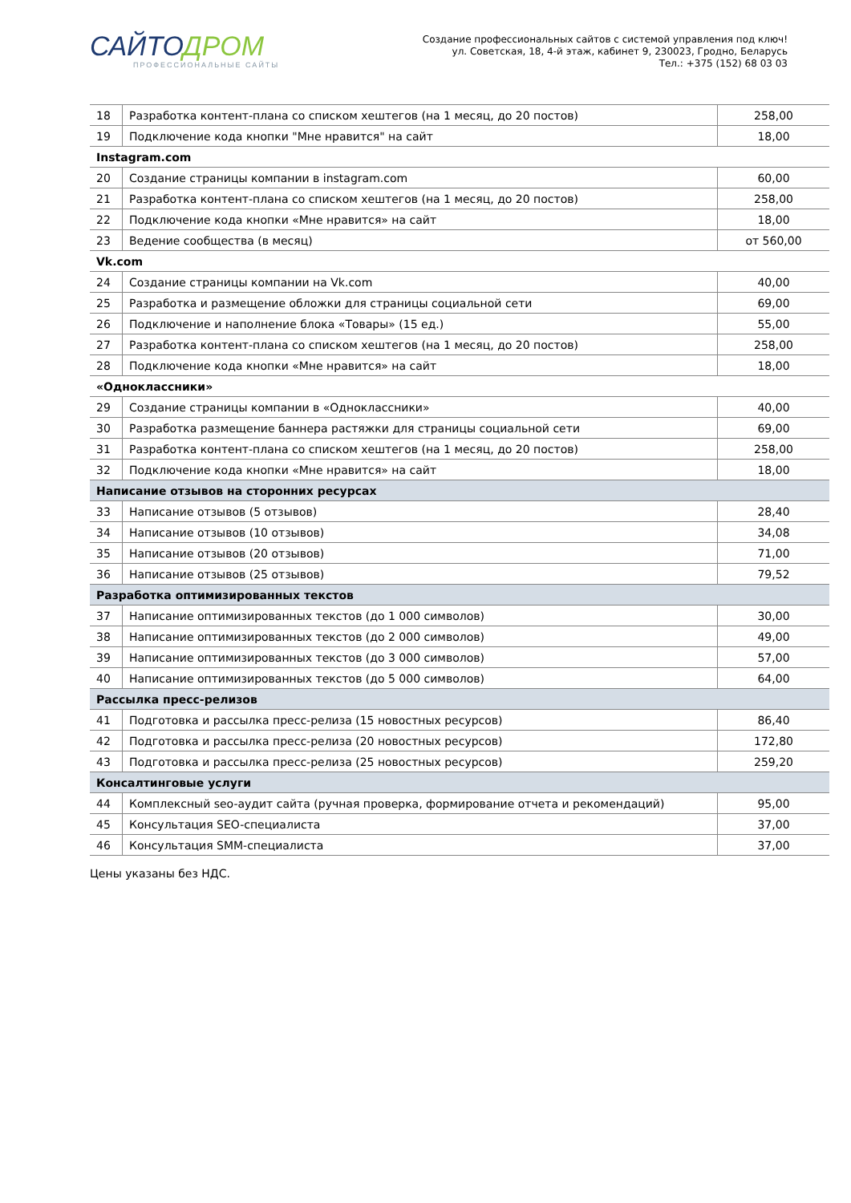САЙТОДРОМ
ПРОФЕССИОНАЛЬНЫЕ САЙТЫ
Создание профессиональных сайтов с системой управления под ключ!
ул. Советская, 18, 4-й этаж, кабинет 9, 230023, Гродно, Беларусь
Тел.: +375 (152) 68 03 03
| 18 | Разработка контент-плана со списком хештегов (на 1 месяц, до 20 постов) | 258,00 |
| 19 | Подключение кода кнопки "Мне нравится" на сайт | 18,00 |
| Instagram.com | | |
| 20 | Создание страницы компании в instagram.com | 60,00 |
| 21 | Разработка контент-плана со списком хештегов (на 1 месяц, до 20 постов) | 258,00 |
| 22 | Подключение кода кнопки «Мне нравится» на сайт | 18,00 |
| 23 | Ведение сообщества (в месяц) | от 560,00 |
| Vk.com | | |
| 24 | Создание страницы компании на Vk.com | 40,00 |
| 25 | Разработка и размещение обложки для страницы социальной сети | 69,00 |
| 26 | Подключение и наполнение блока «Товары» (15 ед.) | 55,00 |
| 27 | Разработка контент-плана со списком хештегов (на 1 месяц, до 20 постов) | 258,00 |
| 28 | Подключение кода кнопки «Мне нравится» на сайт | 18,00 |
| «Одноклассники» | | |
| 29 | Создание страницы компании в «Одноклассники» | 40,00 |
| 30 | Разработка размещение баннера растяжки для страницы социальной сети | 69,00 |
| 31 | Разработка контент-плана со списком хештегов (на 1 месяц, до 20 постов) | 258,00 |
| 32 | Подключение кода кнопки «Мне нравится» на сайт | 18,00 |
| Написание отзывов на сторонних ресурсах | | |
| 33 | Написание отзывов (5 отзывов) | 28,40 |
| 34 | Написание отзывов (10 отзывов) | 34,08 |
| 35 | Написание отзывов (20 отзывов) | 71,00 |
| 36 | Написание отзывов (25 отзывов) | 79,52 |
| Разработка оптимизированных текстов | | |
| 37 | Написание оптимизированных текстов (до 1 000 символов) | 30,00 |
| 38 | Написание оптимизированных текстов (до 2 000 символов) | 49,00 |
| 39 | Написание оптимизированных текстов (до 3 000 символов) | 57,00 |
| 40 | Написание оптимизированных текстов (до 5 000 символов) | 64,00 |
| Рассылка пресс-релизов | | |
| 41 | Подготовка и рассылка пресс-релиза (15 новостных ресурсов) | 86,40 |
| 42 | Подготовка и рассылка пресс-релиза (20 новостных ресурсов) | 172,80 |
| 43 | Подготовка и рассылка пресс-релиза (25 новостных ресурсов) | 259,20 |
| Консалтинговые услуги | | |
| 44 | Комплексный seo-аудит сайта (ручная проверка, формирование отчета и рекомендаций) | 95,00 |
| 45 | Консультация SEO-специалиста | 37,00 |
| 46 | Консультация SMM-специалиста | 37,00 |
Цены указаны без НДС.